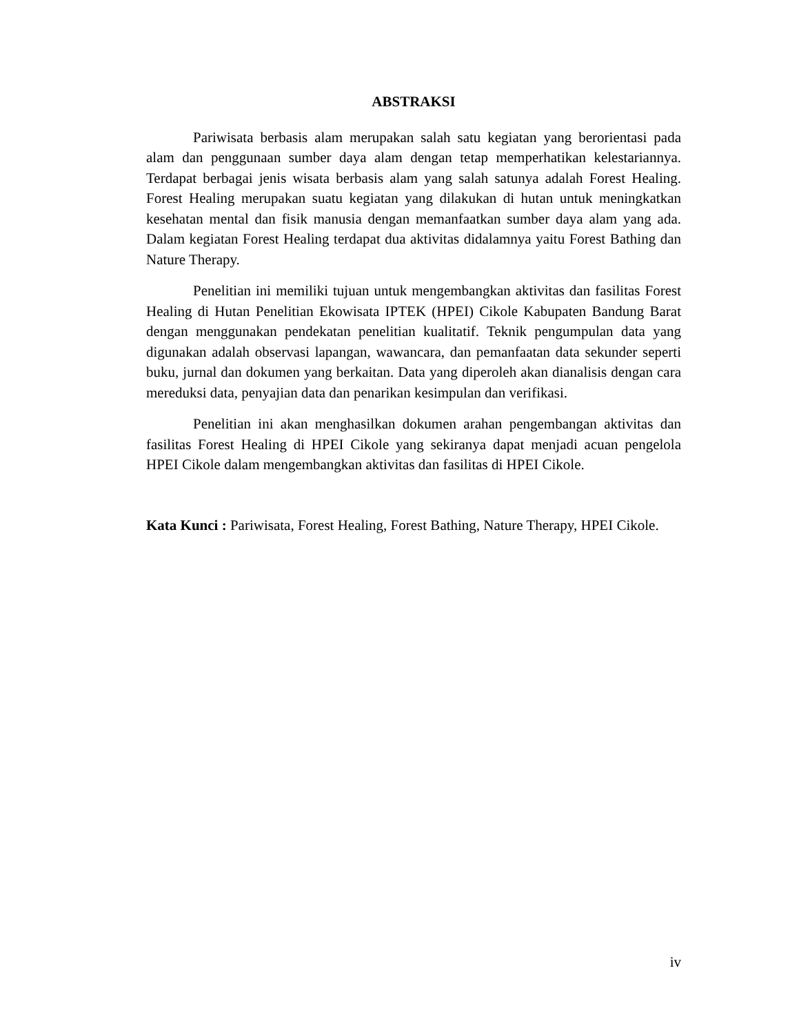ABSTRAKSI
Pariwisata berbasis alam merupakan salah satu kegiatan yang berorientasi pada alam dan penggunaan sumber daya alam dengan tetap memperhatikan kelestariannya. Terdapat berbagai jenis wisata berbasis alam yang salah satunya adalah Forest Healing. Forest Healing merupakan suatu kegiatan yang dilakukan di hutan untuk meningkatkan kesehatan mental dan fisik manusia dengan memanfaatkan sumber daya alam yang ada. Dalam kegiatan Forest Healing terdapat dua aktivitas didalamnya yaitu Forest Bathing dan Nature Therapy.
Penelitian ini memiliki tujuan untuk mengembangkan aktivitas dan fasilitas Forest Healing di Hutan Penelitian Ekowisata IPTEK (HPEI) Cikole Kabupaten Bandung Barat dengan menggunakan pendekatan penelitian kualitatif. Teknik pengumpulan data yang digunakan adalah observasi lapangan, wawancara, dan pemanfaatan data sekunder seperti buku, jurnal dan dokumen yang berkaitan. Data yang diperoleh akan dianalisis dengan cara mereduksi data, penyajian data dan penarikan kesimpulan dan verifikasi.
Penelitian ini akan menghasilkan dokumen arahan pengembangan aktivitas dan fasilitas Forest Healing di HPEI Cikole yang sekiranya dapat menjadi acuan pengelola HPEI Cikole dalam mengembangkan aktivitas dan fasilitas di HPEI Cikole.
Kata Kunci : Pariwisata, Forest Healing, Forest Bathing, Nature Therapy, HPEI Cikole.
iv